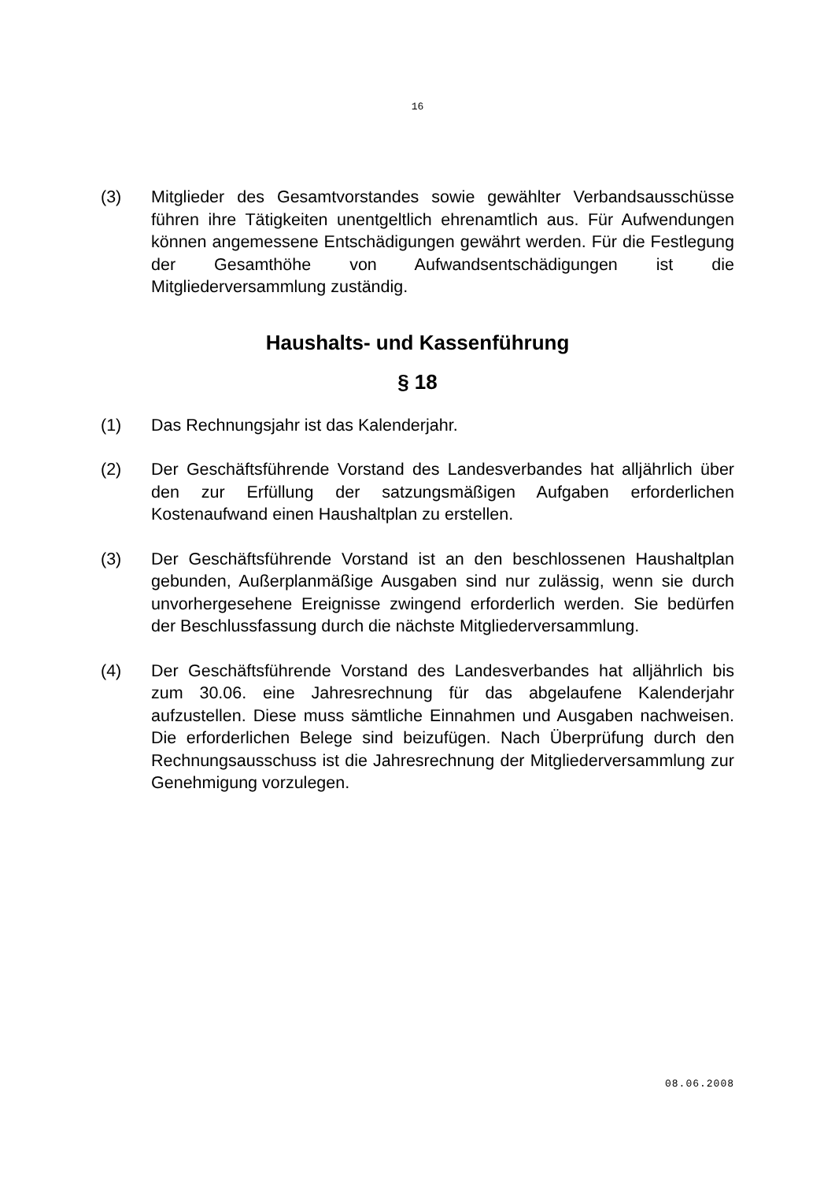16
(3) Mitglieder des Gesamtvorstandes sowie gewählter Verbandsausschüsse führen ihre Tätigkeiten unentgeltlich ehrenamtlich aus. Für Aufwendungen können angemessene Entschädigungen gewährt werden. Für die Festlegung der Gesamthöhe von Aufwandsentschädigungen ist die Mitgliederversammlung zuständig.
Haushalts- und Kassenführung
§ 18
(1) Das Rechnungsjahr ist das Kalenderjahr.
(2) Der Geschäftsführende Vorstand des Landesverbandes hat alljährlich über den zur Erfüllung der satzungsmäßigen Aufgaben erforderlichen Kostenaufwand einen Haushaltplan zu erstellen.
(3) Der Geschäftsführende Vorstand ist an den beschlossenen Haushaltplan gebunden, Außerplanmäßige Ausgaben sind nur zulässig, wenn sie durch unvorhergesehene Ereignisse zwingend erforderlich werden. Sie bedürfen der Beschlussfassung durch die nächste Mitgliederversammlung.
(4) Der Geschäftsführende Vorstand des Landesverbandes hat alljährlich bis zum 30.06. eine Jahresrechnung für das abgelaufene Kalenderjahr aufzustellen. Diese muss sämtliche Einnahmen und Ausgaben nachweisen. Die erforderlichen Belege sind beizufügen. Nach Überprüfung durch den Rechnungsausschuss ist die Jahresrechnung der Mitgliederversammlung zur Genehmigung vorzulegen.
08.06.2008